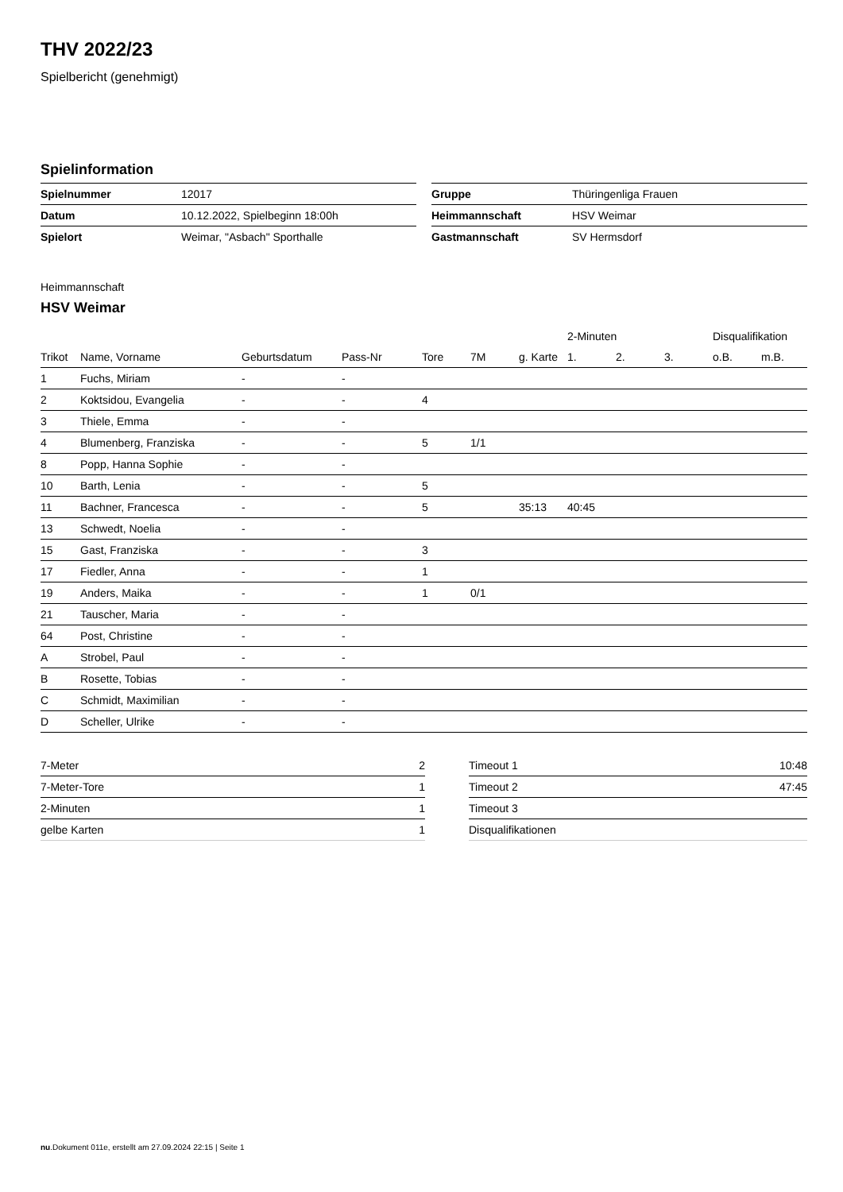THV 2022/23
Spielbericht (genehmigt)
Spielinformation
| Spielnummer | 12017 |
| Datum | 10.12.2022, Spielbeginn 18:00h |
| Spielort | Weimar, "Asbach" Sporthalle |
| Gruppe | Thüringenliga Frauen |
| Heimmannschaft | HSV Weimar |
| Gastmannschaft | SV Hermsdorf |
Heimmannschaft
HSV Weimar
| | | | | | | | 2-Minuten | | | Disqualifikation | |
| --- | --- | --- | --- | --- | --- | --- | --- | --- | --- | --- | --- |
| Trikot | Name, Vorname | Geburtsdatum | Pass-Nr | Tore | 7M | g. Karte | 1. | 2. | 3. | o.B. | m.B. |
| 1 | Fuchs, Miriam | - | - | | | | | | | | |
| 2 | Koktsidou, Evangelia | - | - | 4 | | | | | | | |
| 3 | Thiele, Emma | - | - | | | | | | | | |
| 4 | Blumenberg, Franziska | - | - | 5 | 1/1 | | | | | | |
| 8 | Popp, Hanna Sophie | - | - | | | | | | | | |
| 10 | Barth, Lenia | - | - | 5 | | | | | | | |
| 11 | Bachner, Francesca | - | - | 5 | | 35:13 | 40:45 | | | | |
| 13 | Schwedt, Noelia | - | - | | | | | | | | |
| 15 | Gast, Franziska | - | - | 3 | | | | | | | |
| 17 | Fiedler, Anna | - | - | 1 | | | | | | | |
| 19 | Anders, Maika | - | - | 1 | 0/1 | | | | | | |
| 21 | Tauscher, Maria | - | - | | | | | | | | |
| 64 | Post, Christine | - | - | | | | | | | | |
| A | Strobel, Paul | - | - | | | | | | | | |
| B | Rosette, Tobias | - | - | | | | | | | | |
| C | Schmidt, Maximilian | - | - | | | | | | | | |
| D | Scheller, Ulrike | - | - | | | | | | | | |
| 7-Meter | 2 |
| 7-Meter-Tore | 1 |
| 2-Minuten | 1 |
| gelbe Karten | 1 |
| Timeout 1 | 10:48 |
| Timeout 2 | 47:45 |
| Timeout 3 | |
| Disqualifikationen | |
nu.Dokument 011e, erstellt am 27.09.2024 22:15 | Seite 1